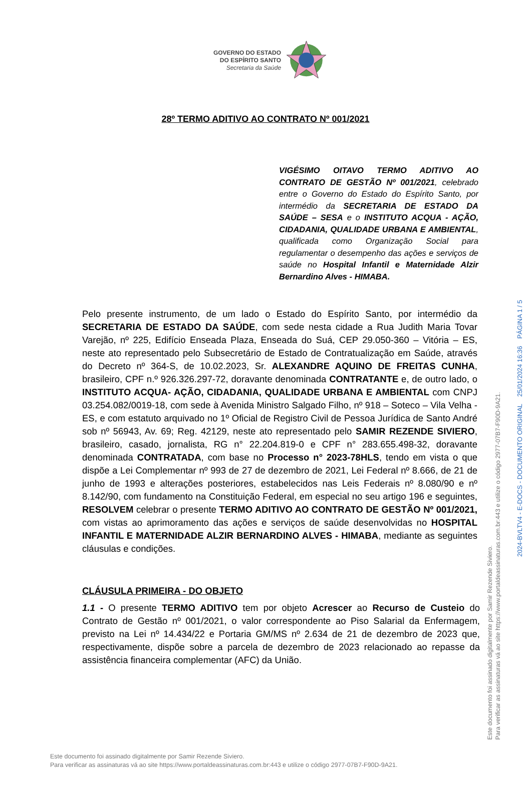GOVERNO DO ESTADO
DO ESPÍRITO SANTO
Secretaria da Saúde
28º TERMO ADITIVO AO CONTRATO Nº 001/2021
VIGÉSIMO OITAVO TERMO ADITIVO AO CONTRATO DE GESTÃO Nº 001/2021, celebrado entre o Governo do Estado do Espírito Santo, por intermédio da SECRETARIA DE ESTADO DA SAÚDE – SESA e o INSTITUTO ACQUA - AÇÃO, CIDADANIA, QUALIDADE URBANA E AMBIENTAL, qualificada como Organização Social para regulamentar o desempenho das ações e serviços de saúde no Hospital Infantil e Maternidade Alzir Bernardino Alves - HIMABA.
Pelo presente instrumento, de um lado o Estado do Espírito Santo, por intermédio da SECRETARIA DE ESTADO DA SAÚDE, com sede nesta cidade a Rua Judith Maria Tovar Varejão, nº 225, Edifício Enseada Plaza, Enseada do Suá, CEP 29.050-360 – Vitória – ES, neste ato representado pelo Subsecretário de Estado de Contratualização em Saúde, através do Decreto nº 364-S, de 10.02.2023, Sr. ALEXANDRE AQUINO DE FREITAS CUNHA, brasileiro, CPF n.º 926.326.297-72, doravante denominada CONTRATANTE e, de outro lado, o INSTITUTO ACQUA- AÇÃO, CIDADANIA, QUALIDADE URBANA E AMBIENTAL com CNPJ 03.254.082/0019-18, com sede à Avenida Ministro Salgado Filho, nº 918 – Soteco – Vila Velha - ES, e com estatuto arquivado no 1º Oficial de Registro Civil de Pessoa Jurídica de Santo André sob nº 56943, Av. 69; Reg. 42129, neste ato representado pelo SAMIR REZENDE SIVIERO, brasileiro, casado, jornalista, RG n° 22.204.819-0 e CPF n° 283.655.498-32, doravante denominada CONTRATADA, com base no Processo n° 2023-78HLS, tendo em vista o que dispõe a Lei Complementar nº 993 de 27 de dezembro de 2021, Lei Federal nº 8.666, de 21 de junho de 1993 e alterações posteriores, estabelecidos nas Leis Federais nº 8.080/90 e nº 8.142/90, com fundamento na Constituição Federal, em especial no seu artigo 196 e seguintes, RESOLVEM celebrar o presente TERMO ADITIVO AO CONTRATO DE GESTÃO Nº 001/2021, com vistas ao aprimoramento das ações e serviços de saúde desenvolvidas no HOSPITAL INFANTIL E MATERNIDADE ALZIR BERNARDINO ALVES - HIMABA, mediante as seguintes cláusulas e condições.
CLÁUSULA PRIMEIRA - DO OBJETO
1.1 - O presente TERMO ADITIVO tem por objeto Acrescer ao Recurso de Custeio do Contrato de Gestão nº 001/2021, o valor correspondente ao Piso Salarial da Enfermagem, previsto na Lei nº 14.434/22 e Portaria GM/MS nº 2.634 de 21 de dezembro de 2023 que, respectivamente, dispõe sobre a parcela de dezembro de 2023 relacionado ao repasse da assistência financeira complementar (AFC) da União.
Este documento foi assinado digitalmente por Samir Rezende Siviero.
Para verificar as assinaturas vá ao site https://www.portaldeassinaturas.com.br:443 e utilize o código 2977-07B7-F90D-9A21.
2024-BVLTV4 - E-DOCS - DOCUMENTO ORIGINAL 25/01/2024 16:36 PÁGINA 1 / 5
Este documento foi assinado digitalmente por Samir Rezende Siviero.
Para verificar as assinaturas vá ao site https://www.portaldeassinaturas.com.br:443 e utilize o código 2977-07B7-F90D-9A21.